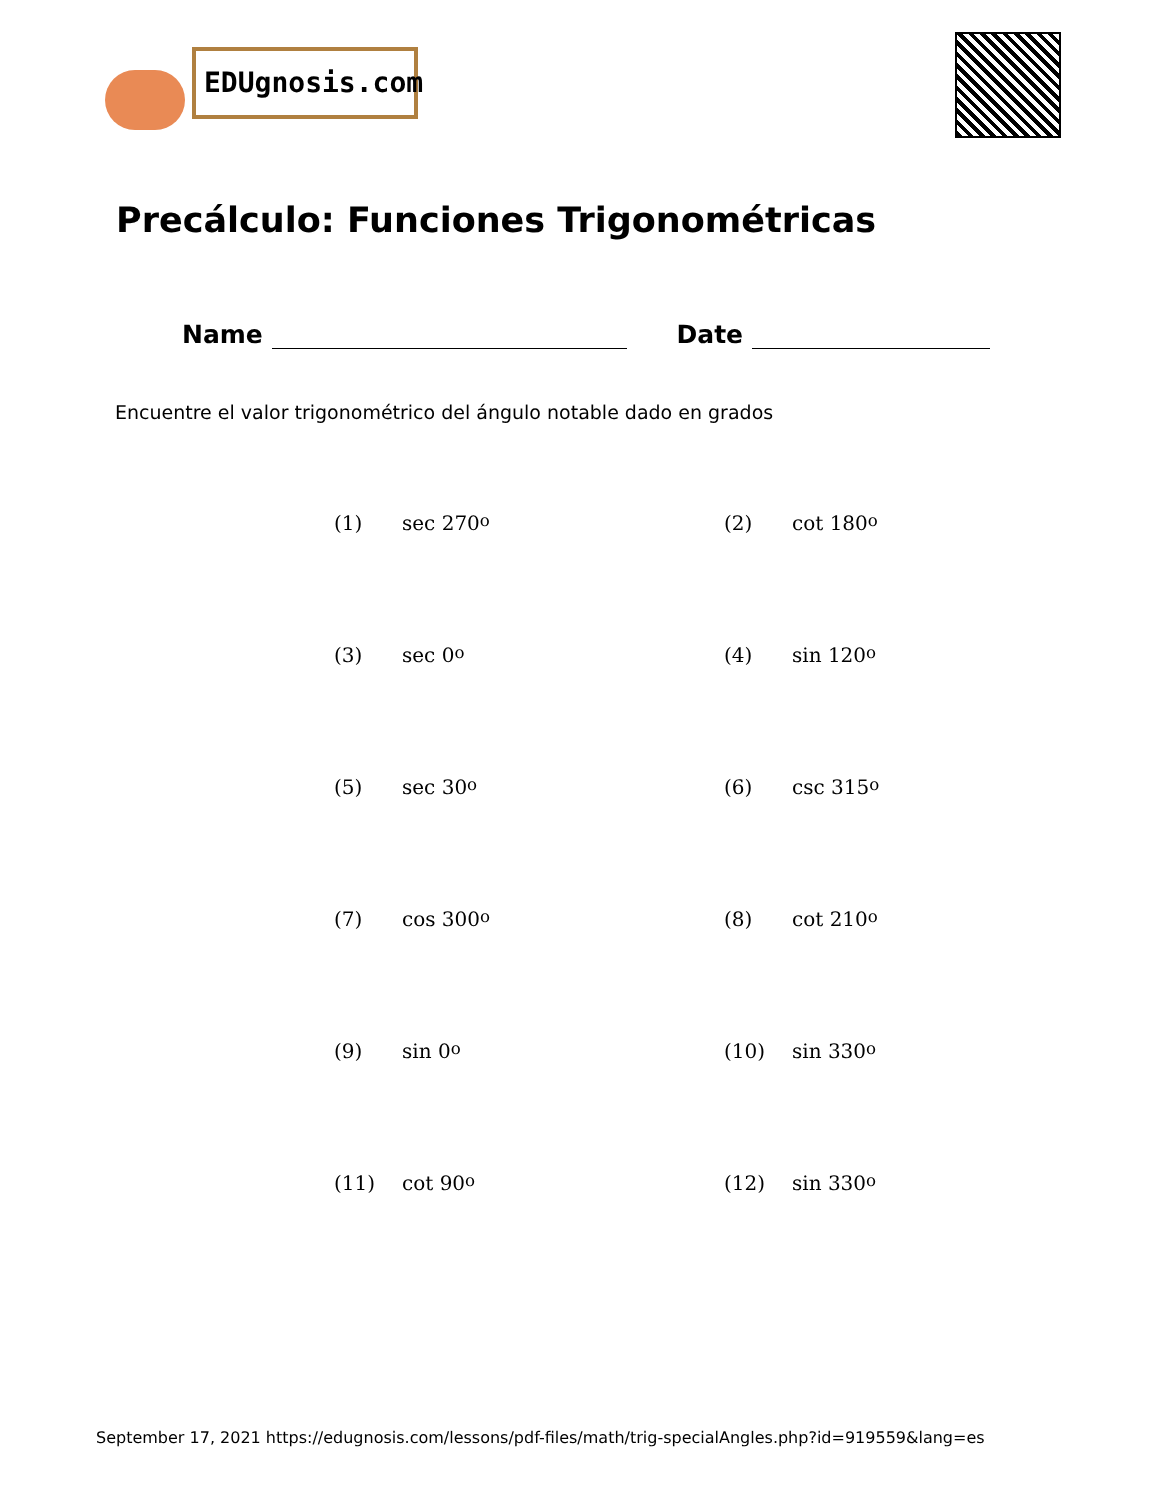EDUgnosis.com
Precálculo: Funciones Trigonométricas
Name Date
Encuentre el valor trigonométrico del ángulo notable dado en grados
(1) sec 270<sup>o</sup> (2) cot 180<sup>o</sup>
(3) sec 0<sup>o</sup> (4) sin 120<sup>o</sup>
(5) sec 30<sup>o</sup> (6) csc 315<sup>o</sup>
(7) cos 300<sup>o</sup> (8) cot 210<sup>o</sup>
(9) sin 0<sup>o</sup> (10) sin 330<sup>o</sup>
(11) cot 90<sup>o</sup> (12) sin 330<sup>o</sup>
September 17, 2021 https://edugnosis.com/lessons/pdf-files/math/trig-specialAngles.php?id=919559&lang=es